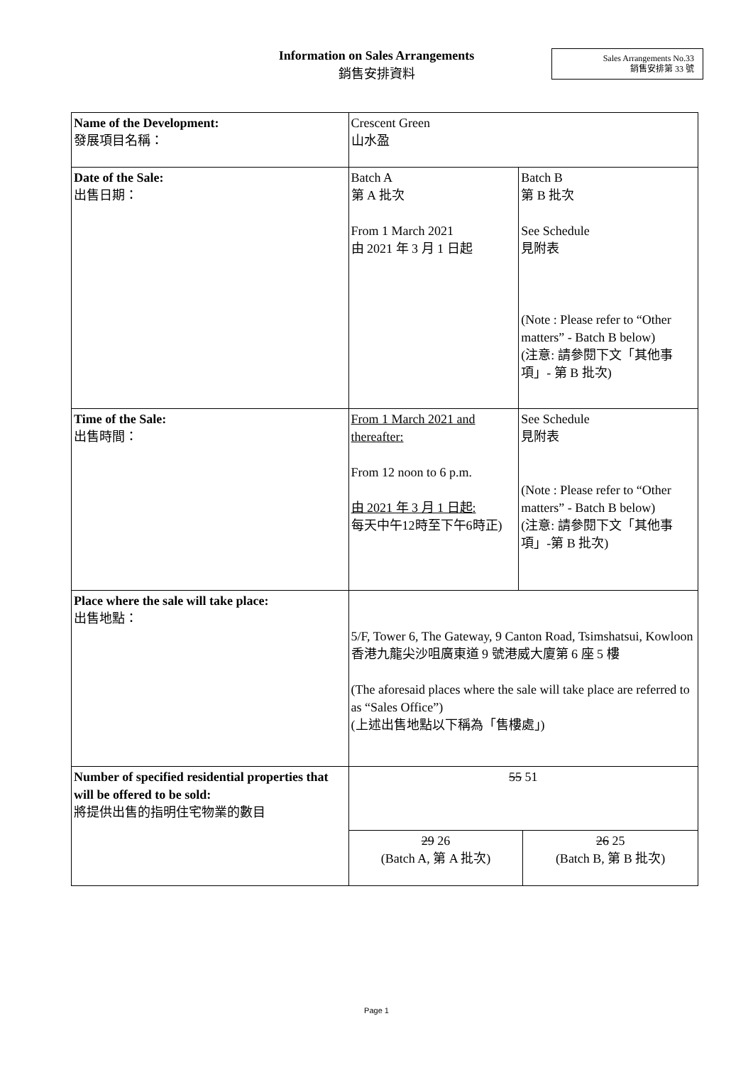Information on Sales Arrangements
銷售安排資料
Sales Arrangements No.33
銷售安排第 33 號
| Name of the Development: 發展項目名稱： | Crescent Green 山水盈 | | |
| Date of the Sale: 出售日期： | Batch A 第 A 批次 From 1 March 2021 由 2021 年 3 月 1 日起 | Batch B 第 B 批次 See Schedule 見附表 (Note : Please refer to “Other matters” - Batch B below) (注意: 請參閱下文「其他事項」- 第 B 批次) | |
| Time of the Sale: 出售時間： | From 1 March 2021 and thereafter: From 12 noon to 6 p.m. 由 2021 年 3 月 1 日起: 每天中午12時至下午6時正) | See Schedule 見附表 (Note : Please refer to “Other matters” - Batch B below) (注意: 請參閱下文「其他事項」-第 B 批次) | |
| Place where the sale will take place: 出售地點： | 5/F, Tower 6, The Gateway, 9 Canton Road, Tsimshatsui, Kowloon 香港九龍尖沙咀廣東道 9 號港威大廈第 6 座 5 樓 (The aforesaid places where the sale will take place are referred to as “Sales Office”) (上述出售地點以下稱為「售樓處」) | | |
| Number of specified residential properties that will be offered to be sold: 將提供出售的指明住宅物業的數目 | 55 51 | | |
| | 29 26 (Batch A, 第 A 批次) | | 26 25 (Batch B, 第 B 批次) |
Page 1